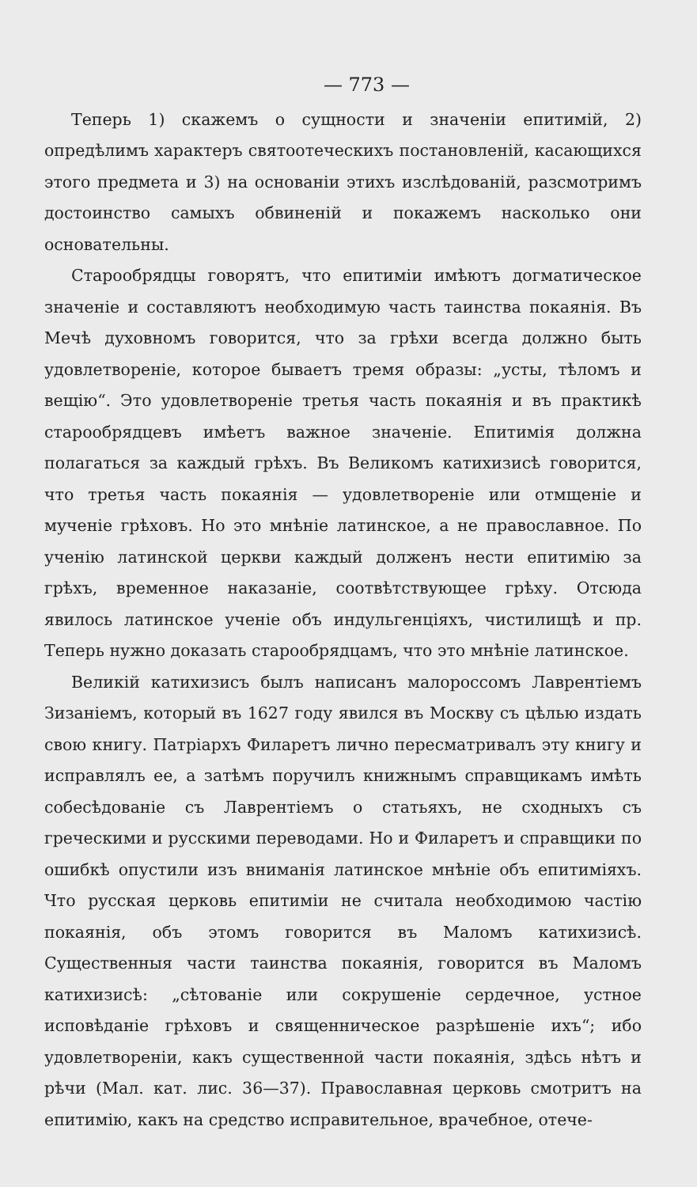— 773 —
Теперь 1) скажемъ о сущности и значеніи епитимій, 2) опредѣлимъ характеръ святоотеческихъ постановленій, касающихся этого предмета и 3) на основаніи этихъ изслѣдованій, разсмотримъ достоинство самыхъ обвиненій и покажемъ насколько они основательны.
Старообрядцы говорятъ, что епитиміи имѣютъ догматическое значеніе и составляютъ необходимую часть таинства покаянія. Въ Мечѣ духовномъ говорится, что за грѣхи всегда должно быть удовлетвореніе, которое бываетъ тремя образы: „усты, тѣломъ и вещію“. Это удовлетвореніе третья часть покаянія и въ практикѣ старообрядцевъ имѣетъ важное значеніе. Епитимія должна полагаться за каждый грѣхъ. Въ Великомъ катихизисѣ говорится, что третья часть покаянія — удовлетвореніе или отмщеніе и мученіе грѣховъ. Но это мнѣніе латинское, а не православное. По ученію латинской церкви каждый долженъ нести епитимію за грѣхъ, временное наказаніе, соотвѣтствующее грѣху. Отсюда явилось латинское ученіе объ индульгенціяхъ, чистилищѣ и пр. Теперь нужно доказать старообрядцамъ, что это мнѣніе латинское.
Великій катихизисъ былъ написанъ малороссомъ Лаврентіемъ Зизаніемъ, который въ 1627 году явился въ Москву съ цѣлью издать свою книгу. Патріархъ Филаретъ лично пересматривалъ эту книгу и исправлялъ ее, а затѣмъ поручилъ книжнымъ справщикамъ имѣть собесѣдованіе съ Лаврентіемъ о статьяхъ, не сходныхъ съ греческими и русскими переводами. Но и Филаретъ и справщики по ошибкѣ опустили изъ вниманія латинское мнѣніе объ епитиміяхъ. Что русская церковь епитиміи не считала необходимою частію покаянія, объ этомъ говорится въ Маломъ катихизисѣ. Существенныя части таинства покаянія, говорится въ Маломъ катихизисѣ: „сѣтованіе или сокрушеніе сердечное, устное исповѣданіе грѣховъ и священническое разрѣшеніе ихъ“; ибо удовлетвореніи, какъ существенной части покаянія, здѣсь нѣтъ и рѣчи (Мал. кат. лис. 36—37). Православная церковь смотритъ на епитимію, какъ на средство исправительное, врачебное, отече-